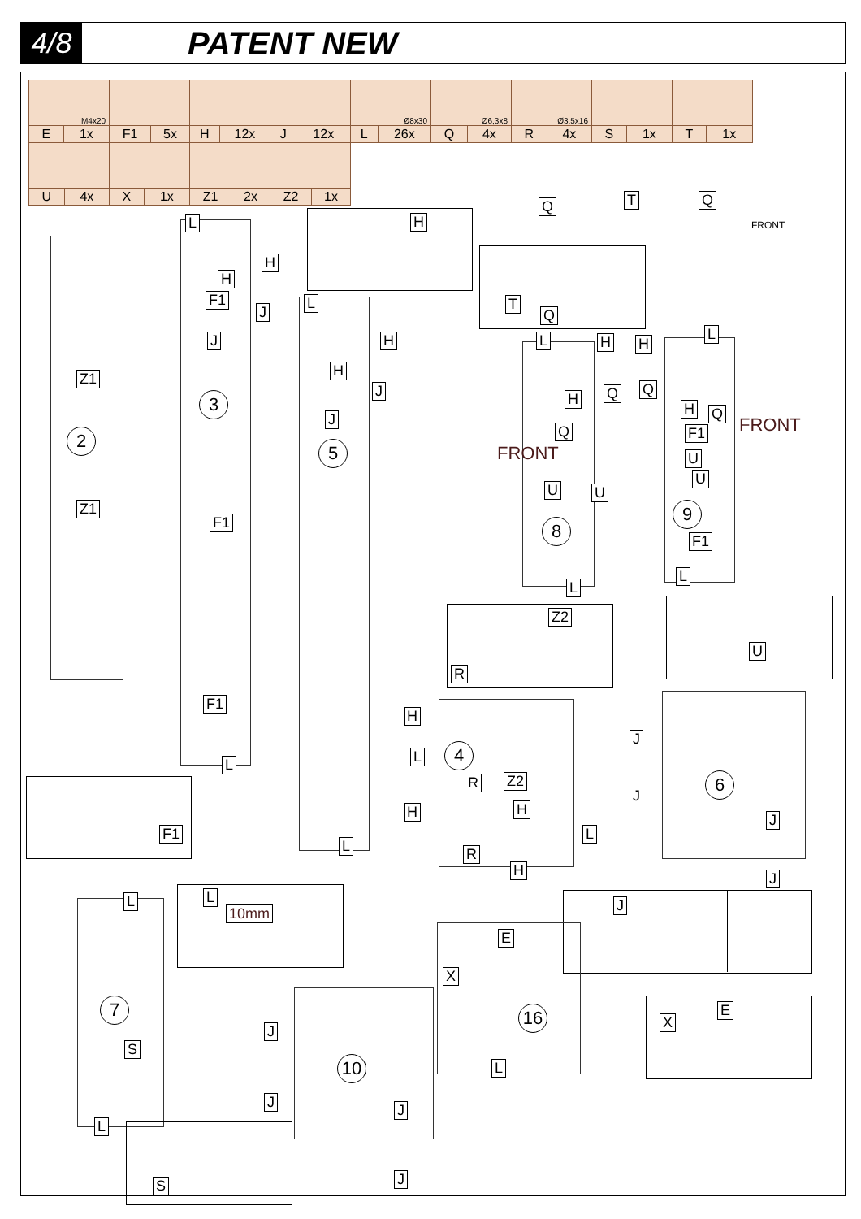4/8
PATENT NEW
| M4x20 | | | | | | | | Ø8x30 | | Ø6,3x8 | | Ø3,5x16 | | | | | |
| E | 1x | F1 | 5x | H | 12x | J | 12x | L | 26x | Q | 4x | R | 4x | S | 1x | T | 1x |
| U | 4x | X | 1x | Z1 | 2x | Z2 | 1x |
2
Z1
Z1
3
L
H
H
F1
J
J
F1
F1
L
H
5
L
H
H
J
J
L
F1
Q T Q
FRONT
T
Q
8
L H
Q H
Q
FRONT
U U
L
9
H
L
Q
H Q
F1 FRONT
U
U
F1
L
U
Z2
R
4
H
L
R Z2
H H
L
R
H
6
J
J
J
J
J
7
L
S
L
L
10mm
S
10
J
J J
J
16
E
X
L
E
X